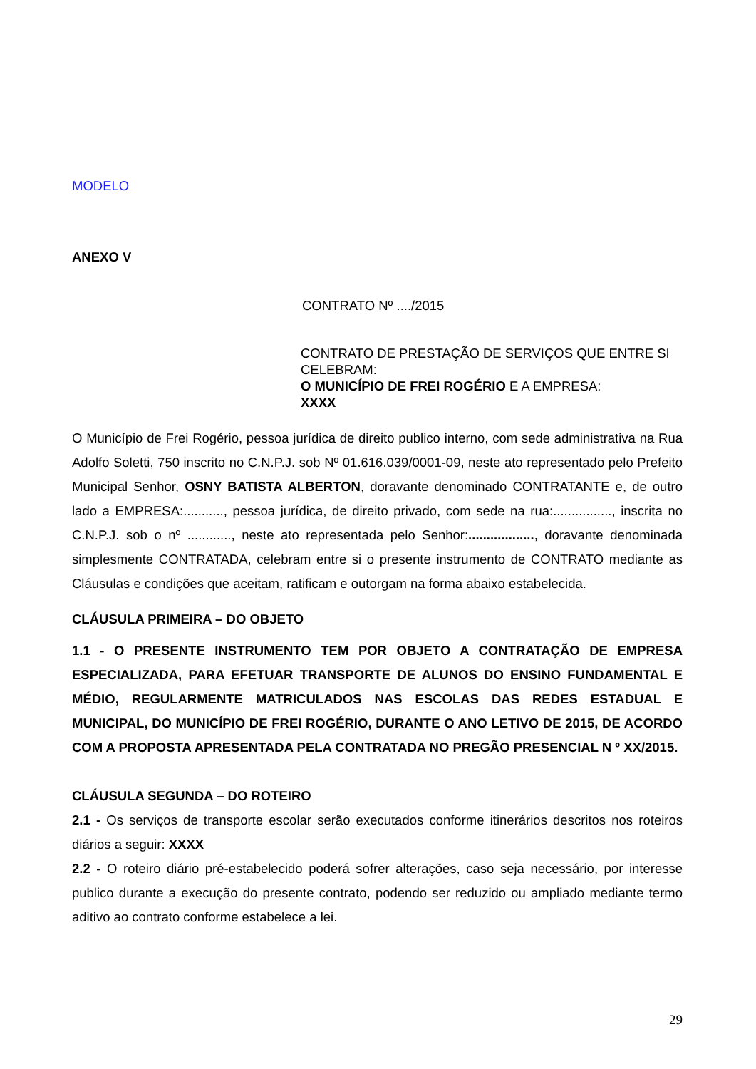MODELO
ANEXO V
CONTRATO Nº ..../2015
CONTRATO DE PRESTAÇÃO DE SERVIÇOS QUE ENTRE SI CELEBRAM:
O MUNICÍPIO DE FREI ROGÉRIO E A EMPRESA:
XXXX
O Município de Frei Rogério, pessoa jurídica de direito publico interno, com sede administrativa na Rua Adolfo Soletti, 750 inscrito no C.N.P.J. sob Nº 01.616.039/0001-09, neste ato representado pelo Prefeito Municipal Senhor, OSNY BATISTA ALBERTON, doravante denominado CONTRATANTE e, de outro lado a EMPRESA:..........., pessoa jurídica, de direito privado, com sede na rua:................, inscrita no C.N.P.J. sob o nº ............, neste ato representada pelo Senhor:.................., doravante denominada simplesmente CONTRATADA, celebram entre si o presente instrumento de CONTRATO mediante as Cláusulas e condições que aceitam, ratificam e outorgam na forma abaixo estabelecida.
CLÁUSULA PRIMEIRA – DO OBJETO
1.1 - O PRESENTE INSTRUMENTO TEM POR OBJETO A CONTRATAÇÃO DE EMPRESA ESPECIALIZADA, PARA EFETUAR TRANSPORTE DE ALUNOS DO ENSINO FUNDAMENTAL E MÉDIO, REGULARMENTE MATRICULADOS NAS ESCOLAS DAS REDES ESTADUAL E MUNICIPAL, DO MUNICÍPIO DE FREI ROGÉRIO, DURANTE O ANO LETIVO DE 2015, DE ACORDO COM A PROPOSTA APRESENTADA PELA CONTRATADA NO PREGÃO PRESENCIAL N º XX/2015.
CLÁUSULA SEGUNDA – DO ROTEIRO
2.1 - Os serviços de transporte escolar serão executados conforme itinerários descritos nos roteiros diários a seguir: XXXX
2.2 - O roteiro diário pré-estabelecido poderá sofrer alterações, caso seja necessário, por interesse publico durante a execução do presente contrato, podendo ser reduzido ou ampliado mediante termo aditivo ao contrato conforme estabelece a lei.
29